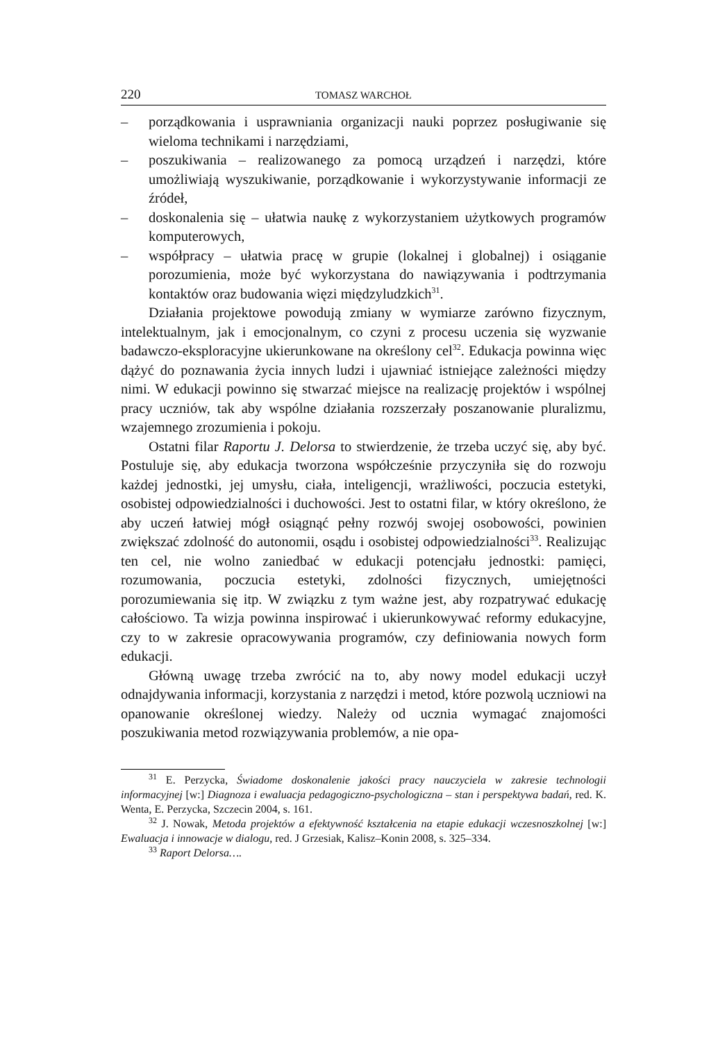220 TOMASZ WARCHOŁ
– porządkowania i usprawniania organizacji nauki poprzez posługiwanie się wieloma technikami i narzędziami,
– poszukiwania – realizowanego za pomocą urządzeń i narzędzi, które umożliwiają wyszukiwanie, porządkowanie i wykorzystywanie informacji ze źródeł,
– doskonalenia się – ułatwia naukę z wykorzystaniem użytkowych programów komputerowych,
– współpracy – ułatwia pracę w grupie (lokalnej i globalnej) i osiąganie porozumienia, może być wykorzystana do nawiązywania i podtrzymania kontaktów oraz budowania więzi międzyludzkich<sup>31</sup>.
Działania projektowe powodują zmiany w wymiarze zarówno fizycznym, intelektualnym, jak i emocjonalnym, co czyni z procesu uczenia się wyzwanie badawczo-eksploracyjne ukierunkowane na określony cel<sup>32</sup>. Edukacja powinna więc dążyć do poznawania życia innych ludzi i ujawniać istniejące zależności między nimi. W edukacji powinno się stwarzać miejsce na realizację projektów i wspólnej pracy uczniów, tak aby wspólne działania rozszerzały poszanowanie pluralizmu, wzajemnego zrozumienia i pokoju.
Ostatni filar Raportu J. Delorsa to stwierdzenie, że trzeba uczyć się, aby być. Postuluje się, aby edukacja tworzona współcześnie przyczyniła się do rozwoju każdej jednostki, jej umysłu, ciała, inteligencji, wrażliwości, poczucia estetyki, osobistej odpowiedzialności i duchowości. Jest to ostatni filar, w który określono, że aby uczeń łatwiej mógł osiągnąć pełny rozwój swojej osobowości, powinien zwiększać zdolność do autonomii, osądu i osobistej odpowiedzialności<sup>33</sup>. Realizując ten cel, nie wolno zaniedbać w edukacji potencjału jednostki: pamięci, rozumowania, poczucia estetyki, zdolności fizycznych, umiejętności porozumiewania się itp. W związku z tym ważne jest, aby rozpatrywać edukację całościowo. Ta wizja powinna inspirować i ukierunkowywać reformy edukacyjne, czy to w zakresie opracowywania programów, czy definiowania nowych form edukacji.
Główną uwagę trzeba zwrócić na to, aby nowy model edukacji uczył odnajdywania informacji, korzystania z narzędzi i metod, które pozwolą uczniowi na opanowanie określonej wiedzy. Należy od ucznia wymagać znajomości poszukiwania metod rozwiązywania problemów, a nie opa-
<sup>31</sup> E. Perzycka, Świadome doskonalenie jakości pracy nauczyciela w zakresie technologii informacyjnej [w:] Diagnoza i ewaluacja pedagogiczno-psychologiczna – stan i perspektywa badań, red. K. Wenta, E. Perzycka, Szczecin 2004, s. 161.
<sup>32</sup> J. Nowak, Metoda projektów a efektywność kształcenia na etapie edukacji wczesnoszkolnej [w:] Ewaluacja i innowacje w dialogu, red. J Grzesiak, Kalisz–Konin 2008, s. 325–334.
<sup>33</sup> Raport Delorsa….